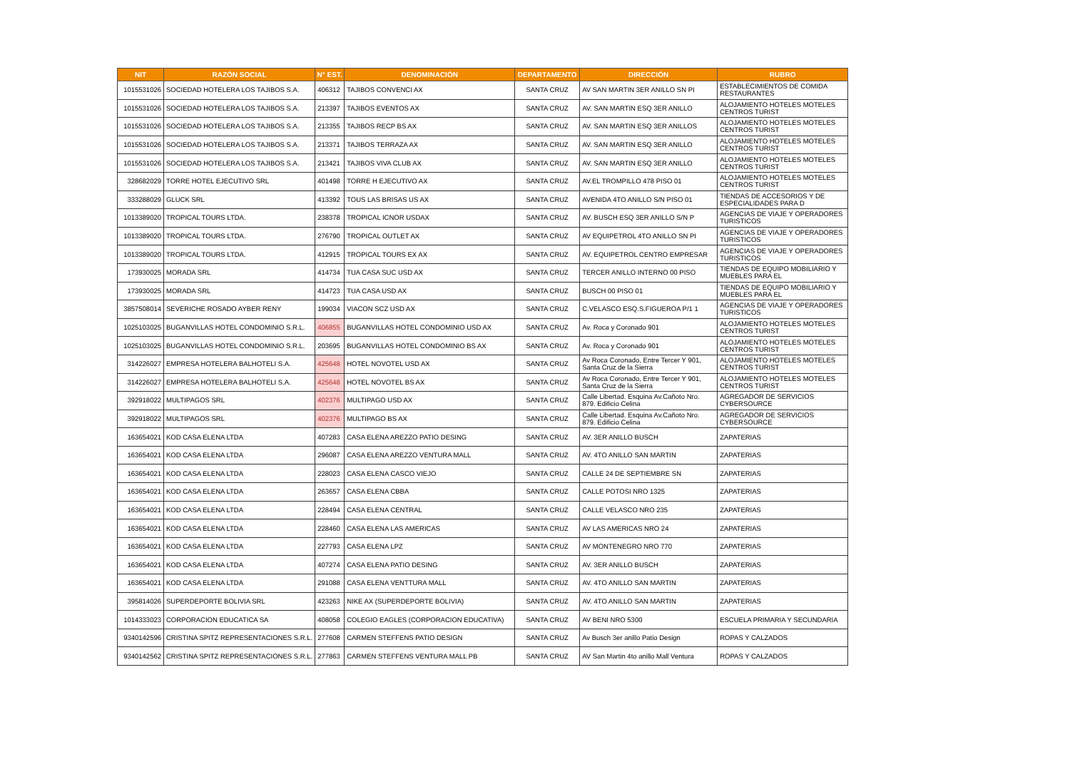| NIT | RAZÓN SOCIAL | N° EST. | DENOMINACIÓN | DEPARTAMENTO | DIRECCIÓN | RUBRO |
| --- | --- | --- | --- | --- | --- | --- |
| 1015531026 | SOCIEDAD HOTELERA LOS TAJIBOS S.A. | 406312 | TAJIBOS CONVENCI AX | SANTA CRUZ | AV SAN MARTIN 3ER ANILLO SN PI | ESTABLECIMIENTOS DE COMIDA RESTAURANTES |
| 1015531026 | SOCIEDAD HOTELERA LOS TAJIBOS S.A. | 213397 | TAJIBOS EVENTOS AX | SANTA CRUZ | AV. SAN MARTIN ESQ 3ER ANILLO | ALOJAMIENTO HOTELES MOTELES CENTROS TURIST |
| 1015531026 | SOCIEDAD HOTELERA LOS TAJIBOS S.A. | 213355 | TAJIBOS RECP BS AX | SANTA CRUZ | AV. SAN MARTIN ESQ 3ER ANILLOS | ALOJAMIENTO HOTELES MOTELES CENTROS TURIST |
| 1015531026 | SOCIEDAD HOTELERA LOS TAJIBOS S.A. | 213371 | TAJIBOS TERRAZA AX | SANTA CRUZ | AV. SAN MARTIN ESQ 3ER ANILLO | ALOJAMIENTO HOTELES MOTELES CENTROS TURIST |
| 1015531026 | SOCIEDAD HOTELERA LOS TAJIBOS S.A. | 213421 | TAJIBOS VIVA CLUB AX | SANTA CRUZ | AV. SAN MARTIN ESQ 3ER ANILLO | ALOJAMIENTO HOTELES MOTELES CENTROS TURIST |
| 328682029 | TORRE HOTEL EJECUTIVO SRL | 401498 | TORRE H EJECUTIVO AX | SANTA CRUZ | AV.EL TROMPILLO 478 PISO 01 | ALOJAMIENTO HOTELES MOTELES CENTROS TURIST |
| 333288029 | GLUCK SRL | 413392 | TOUS LAS BRISAS US AX | SANTA CRUZ | AVENIDA 4TO ANILLO S/N PISO 01 | TIENDAS DE ACCESORIOS Y DE ESPECIALIDADES PARA D |
| 1013389020 | TROPICAL TOURS LTDA. | 238378 | TROPICAL ICNOR USDAX | SANTA CRUZ | AV. BUSCH ESQ 3ER ANILLO S/N P | AGENCIAS DE VIAJE Y OPERADORES TURISTICOS |
| 1013389020 | TROPICAL TOURS LTDA. | 276790 | TROPICAL OUTLET AX | SANTA CRUZ | AV EQUIPETROL 4TO ANILLO SN PI | AGENCIAS DE VIAJE Y OPERADORES TURISTICOS |
| 1013389020 | TROPICAL TOURS LTDA. | 412915 | TROPICAL TOURS EX AX | SANTA CRUZ | AV. EQUIPETROL CENTRO EMPRESAR | AGENCIAS DE VIAJE Y OPERADORES TURISTICOS |
| 173930025 | MORADA SRL | 414734 | TUA CASA SUC USD AX | SANTA CRUZ | TERCER ANILLO INTERNO 00 PISO | TIENDAS DE EQUIPO MOBILIARIO Y MUEBLES PARA EL |
| 173930025 | MORADA SRL | 414723 | TUA CASA USD AX | SANTA CRUZ | BUSCH 00 PISO 01 | TIENDAS DE EQUIPO MOBILIARIO Y MUEBLES PARA EL |
| 3857508014 | SEVERICHE ROSADO AYBER RENY | 199034 | VIACON SCZ USD AX | SANTA CRUZ | C.VELASCO ESQ.S.FIGUEROA P/1 1 | AGENCIAS DE VIAJE Y OPERADORES TURISTICOS |
| 1025103025 | BUGANVILLAS HOTEL CONDOMINIO S.R.L. | 406855 | BUGANVILLAS HOTEL CONDOMINIO USD AX | SANTA CRUZ | Av. Roca y Coronado 901 | ALOJAMIENTO HOTELES MOTELES CENTROS TURIST |
| 1025103025 | BUGANVILLAS HOTEL CONDOMINIO S.R.L. | 203695 | BUGANVILLAS HOTEL CONDOMINIO BS AX | SANTA CRUZ | Av. Roca y Coronado 901 | ALOJAMIENTO HOTELES MOTELES CENTROS TURIST |
| 314226027 | EMPRESA HOTELERA BALHOTELI S.A. | 425648 | HOTEL NOVOTEL USD AX | SANTA CRUZ | Av Roca Coronado, Entre Tercer Y 901, Santa Cruz de la Sierra | ALOJAMIENTO HOTELES MOTELES CENTROS TURIST |
| 314226027 | EMPRESA HOTELERA BALHOTELI S.A. | 425648 | HOTEL NOVOTEL BS AX | SANTA CRUZ | Av Roca Coronado, Entre Tercer Y 901, Santa Cruz de la Sierra | ALOJAMIENTO HOTELES MOTELES CENTROS TURIST |
| 392918022 | MULTIPAGOS SRL | 402376 | MULTIPAGO USD AX | SANTA CRUZ | Calle Libertad. Esquina Av.Cañoto Nro. 879. Edificio Celina | AGREGADOR DE SERVICIOS CYBERSOURCE |
| 392918022 | MULTIPAGOS SRL | 402376 | MULTIPAGO BS AX | SANTA CRUZ | Calle Libertad. Esquina Av.Cañoto Nro. 879. Edificio Celina | AGREGADOR DE SERVICIOS CYBERSOURCE |
| 163654021 | KOD CASA ELENA LTDA | 407283 | CASA ELENA AREZZO PATIO DESING | SANTA CRUZ | AV. 3ER ANILLO BUSCH | ZAPATERIAS |
| 163654021 | KOD CASA ELENA LTDA | 296087 | CASA ELENA AREZZO VENTURA MALL | SANTA CRUZ | AV. 4TO ANILLO SAN MARTIN | ZAPATERIAS |
| 163654021 | KOD CASA ELENA LTDA | 228023 | CASA ELENA CASCO VIEJO | SANTA CRUZ | CALLE 24 DE SEPTIEMBRE SN | ZAPATERIAS |
| 163654021 | KOD CASA ELENA LTDA | 263657 | CASA ELENA CBBA | SANTA CRUZ | CALLE POTOSI NRO 1325 | ZAPATERIAS |
| 163654021 | KOD CASA ELENA LTDA | 228494 | CASA ELENA CENTRAL | SANTA CRUZ | CALLE VELASCO NRO 235 | ZAPATERIAS |
| 163654021 | KOD CASA ELENA LTDA | 228460 | CASA ELENA LAS AMERICAS | SANTA CRUZ | AV LAS AMERICAS NRO 24 | ZAPATERIAS |
| 163654021 | KOD CASA ELENA LTDA | 227793 | CASA ELENA LPZ | SANTA CRUZ | AV MONTENEGRO NRO 770 | ZAPATERIAS |
| 163654021 | KOD CASA ELENA LTDA | 407274 | CASA ELENA PATIO DESING | SANTA CRUZ | AV. 3ER ANILLO BUSCH | ZAPATERIAS |
| 163654021 | KOD CASA ELENA LTDA | 291088 | CASA ELENA VENTTURA MALL | SANTA CRUZ | AV. 4TO ANILLO SAN MARTIN | ZAPATERIAS |
| 395814026 | SUPERDEPORTE BOLIVIA SRL | 423263 | NIKE AX (SUPERDEPORTE BOLIVIA) | SANTA CRUZ | AV. 4TO ANILLO SAN MARTIN | ZAPATERIAS |
| 1014333023 | CORPORACION EDUCATICA SA | 408058 | COLEGIO EAGLES (CORPORACION EDUCATIVA) | SANTA CRUZ | AV BENI NRO 5300 | ESCUELA PRIMARIA Y SECUNDARIA |
| 9340142596 | CRISTINA SPITZ REPRESENTACIONES S.R.L. | 277608 | CARMEN STEFFENS PATIO DESIGN | SANTA CRUZ | Av Busch 3er anillo Patio Design | ROPAS Y CALZADOS |
| 9340142562 | CRISTINA SPITZ REPRESENTACIONES S.R.L. | 277863 | CARMEN STEFFENS VENTURA MALL PB | SANTA CRUZ | AV San Martin 4to anillo Mall Ventura | ROPAS Y CALZADOS |